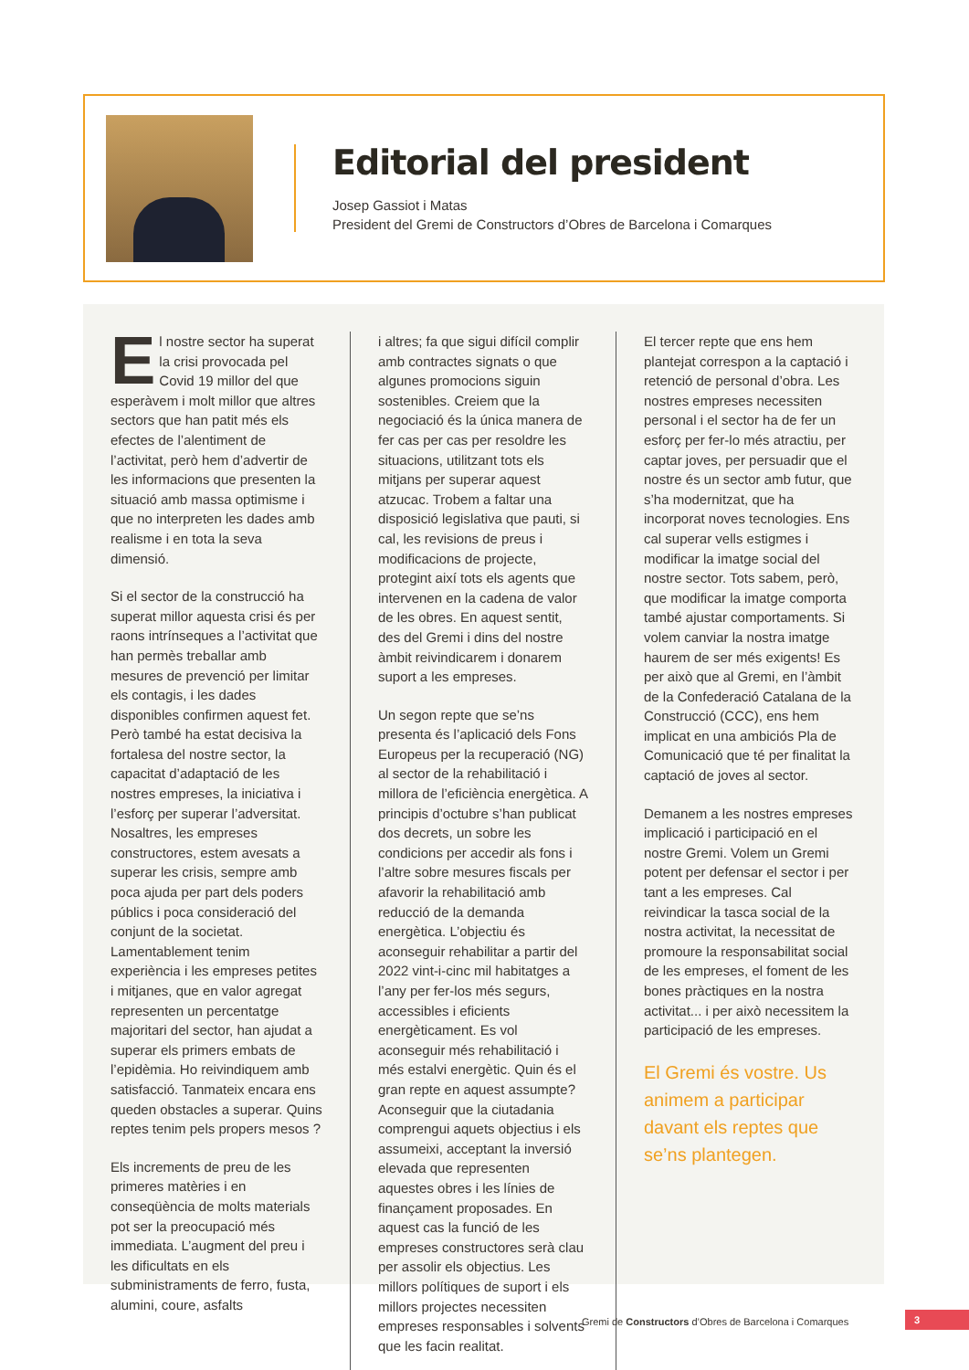Editorial del president
Josep Gassiot i Matas
President del Gremi de Constructors d’Obres de Barcelona i Comarques
El nostre sector ha superat la crisi provocada pel Covid 19 millor del que esperàvem i molt millor que altres sectors que han patit més els efectes de l’alentiment de l’activitat, però hem d’advertir de les informacions que presenten la situació amb massa optimisme i que no interpreten les dades amb realisme i en tota la seva dimensió.
Si el sector de la construcció ha superat millor aquesta crisi és per raons intrínseques a l’activitat que han permès treballar amb mesures de prevenció per limitar els contagis, i les dades disponibles confirmen aquest fet. Però també ha estat decisiva la fortalesa del nostre sector, la capacitat d’adaptació de les nostres empreses, la iniciativa i l’esforç per superar l’adversitat. Nosaltres, les empreses constructores, estem avesats a superar les crisis, sempre amb poca ajuda per part dels poders públics i poca consideració del conjunt de la societat. Lamentablement tenim experiència i les empreses petites i mitjanes, que en valor agregat representen un percentatge majoritari del sector, han ajudat a superar els primers embats de l’epidèmia. Ho reivindiquem amb satisfacció. Tanmateix encara ens queden obstacles a superar. Quins reptes tenim pels propers mesos ?
Els increments de preu de les primeres matèries i en conseqüència de molts materials pot ser la preocupació més immediata. L’augment del preu i les dificultats en els subministraments de ferro, fusta, alumini, coure, asfalts
i altres; fa que sigui difícil complir amb contractes signats o que algunes promocions siguin sostenibles. Creiem que la negociació és la única manera de fer cas per cas per resoldre les situacions, utilitzant tots els mitjans per superar aquest atzucac. Trobem a faltar una disposició legislativa que pauti, si cal, les revisions de preus i modificacions de projecte, protegint així tots els agents que intervenen en la cadena de valor de les obres. En aquest sentit, des del Gremi i dins del nostre àmbit reivindicarem i donarem suport a les empreses.
Un segon repte que se’ns presenta és l’aplicació dels Fons Europeus per la recuperació (NG) al sector de la rehabilitació i millora de l’eficiència energètica. A principis d’octubre s’han publicat dos decrets, un sobre les condicions per accedir als fons i l’altre sobre mesures fiscals per afavorir la rehabilitació amb reducció de la demanda energètica. L’objectiu és aconseguir rehabilitar a partir del 2022 vint-i-cinc mil habitatges a l’any per fer-los més segurs, accessibles i eficients energèticament. Es vol aconseguir més rehabilitació i més estalvi energètic. Quin és el gran repte en aquest assumpte? Aconseguir que la ciutadania comprengui aquets objectius i els assumeixi, acceptant la inversió elevada que representen aquestes obres i les línies de finançament proposades. En aquest cas la funció de les empreses constructores serà clau per assolir els objectius. Les millors polítiques de suport i els millors projectes necessiten empreses responsables i solvents que les facin realitat.
El tercer repte que ens hem plantejat correspon a la captació i retenció de personal d’obra. Les nostres empreses necessiten personal i el sector ha de fer un esforç per fer-lo més atractiu, per captar joves, per persuadir que el nostre és un sector amb futur, que s’ha modernitzat, que ha incorporat noves tecnologies. Ens cal superar vells estigmes i modificar la imatge social del nostre sector. Tots sabem, però, que modificar la imatge comporta també ajustar comportaments. Si volem canviar la nostra imatge haurem de ser més exigents! Es per això que al Gremi, en l’àmbit de la Confederació Catalana de la Construcció (CCC), ens hem implicat en una ambiciós Pla de Comunicació que té per finalitat la captació de joves al sector.
Demanem a les nostres empreses implicació i participació en el nostre Gremi. Volem un Gremi potent per defensar el sector i per tant a les empreses. Cal reivindicar la tasca social de la nostra activitat, la necessitat de promoure la responsabilitat social de les empreses, el foment de les bones pràctiques en la nostra activitat... i per això necessitem la participació de les empreses.
El Gremi és vostre. Us animem a participar davant els reptes que se’ns plantegen.
Gremi de Constructors d’Obres de Barcelona i Comarques
3